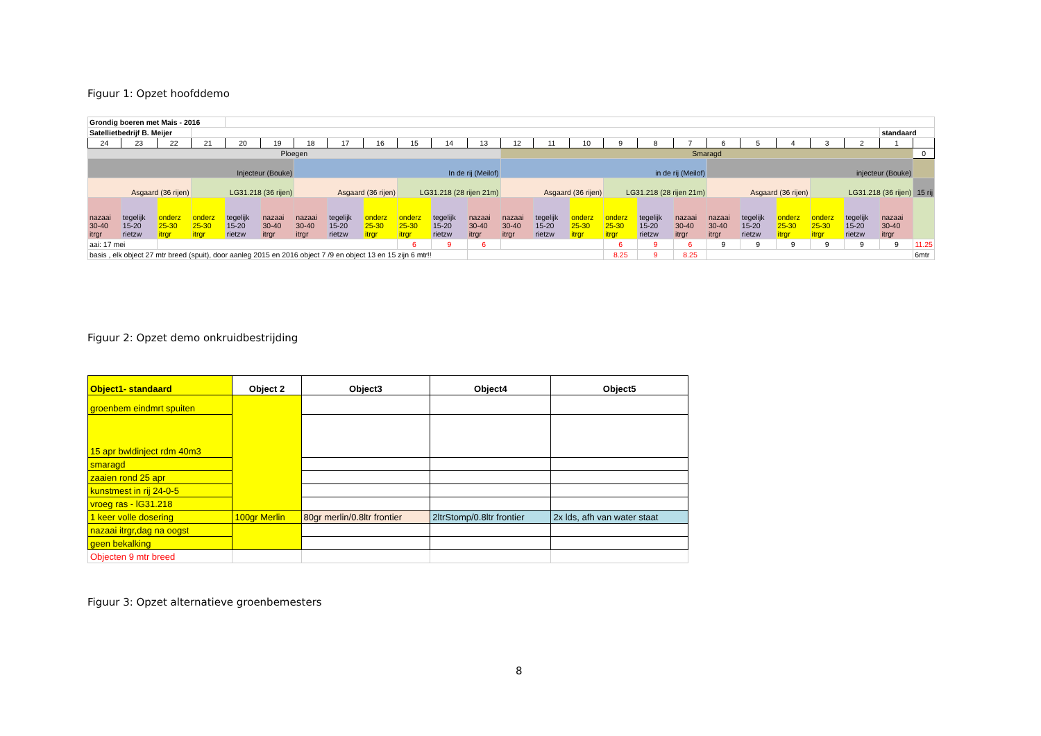Figuur 1: Opzet hoofddemo
| Grondig boeren met Mais - 2016 | | | | | | | | | | | | | | | | | | | | | | | | |
| Satellietbedrijf B. Meijer | | | | | | | | | | | | | | | | | | | | | | | standaard | |
| 24 | 23 | 22 | 21 | 20 | 19 | 18 | 17 | 16 | 15 | 14 | 13 | 12 | 11 | 10 | 9 | 8 | 7 | 6 | 5 | 4 | 3 | 2 | 1 | |
| Ploegen | | | | | | | | | | | | Smaragd | | | | | | | | | | | | 0 |
| Injecteur (Bouke) | | | | | | In de rij (Meilof) | | | | | | in de rij (Meilof) | | | | | | injecteur (Bouke) | | | | | | |
| Asgaard (36 rijen) | | | LG31.218 (36 rijen) | | | Asgaard (36 rijen) | | | LG31.218 (28 rijen 21m) | | | Asgaard (36 rijen) | | | LG31.218 (28 rijen 21m) | | | Asgaard (36 rijen) | | | LG31.218 (36 rijen) | | | 15 rij |
| nazaai 30-40 itrgr | tegelijk 15-20 rietzw | onderz 25-30 itrgr | onderz 25-30 itrgr | tegelijk 15-20 rietzw | nazaai 30-40 itrgr | nazaai 30-40 itrgr | tegelijk 15-20 rietzw | onderz 25-30 itrgr | onderz 25-30 itrgr | tegelijk 15-20 rietzw | nazaai 30-40 itrgr | nazaai 30-40 itrgr | tegelijk 15-20 rietzw | onderz 25-30 itrgr | onderz 25-30 itrgr | tegelijk 15-20 rietzw | nazaai 30-40 itrgr | nazaai 30-40 itrgr | tegelijk 15-20 rietzw | onderz 25-30 itrgr | onderz 25-30 itrgr | tegelijk 15-20 rietzw | nazaai 30-40 itrgr | |
| aai: 17 mei | | | | | | | | | 6 | 9 | 6 | | | | 6 | 9 | 6 | 9 | 9 | 9 | 9 | 9 | 9 | 11.25 |
| basis , elk object 27 mtr breed (spuit), door aanleg 2015 en 2016 object 7 /9 en object 13 en 15 zijn 6 mtr!! | | | | | | | | | | | | | | | 8.25 | 9 | 8.25 | | | | | | | 6mtr |
Figuur 2: Opzet demo onkruidbestrijding
| Object1- standaard | Object 2 | Object3 | Object4 | Object5 |
| groenbem eindmrt spuiten | | | | |
| 15 apr bwldinject rdm 40m3 | | | | |
| smaragd | | | | |
| zaaien rond 25 apr | | | | |
| kunstmest in rij 24-0-5 | | | | |
| vroeg ras - lG31.218 | | | | |
| 1 keer volle dosering | 100gr Merlin | 80gr merlin/0.8ltr frontier | 2ltrStomp/0.8ltr frontier | 2x lds, afh van water staat |
| nazaai itrgr,dag na oogst | | | | |
| geen bekalking | | | | |
| Objecten 9 mtr breed | | | | |
Figuur 3: Opzet alternatieve groenbemesters
8